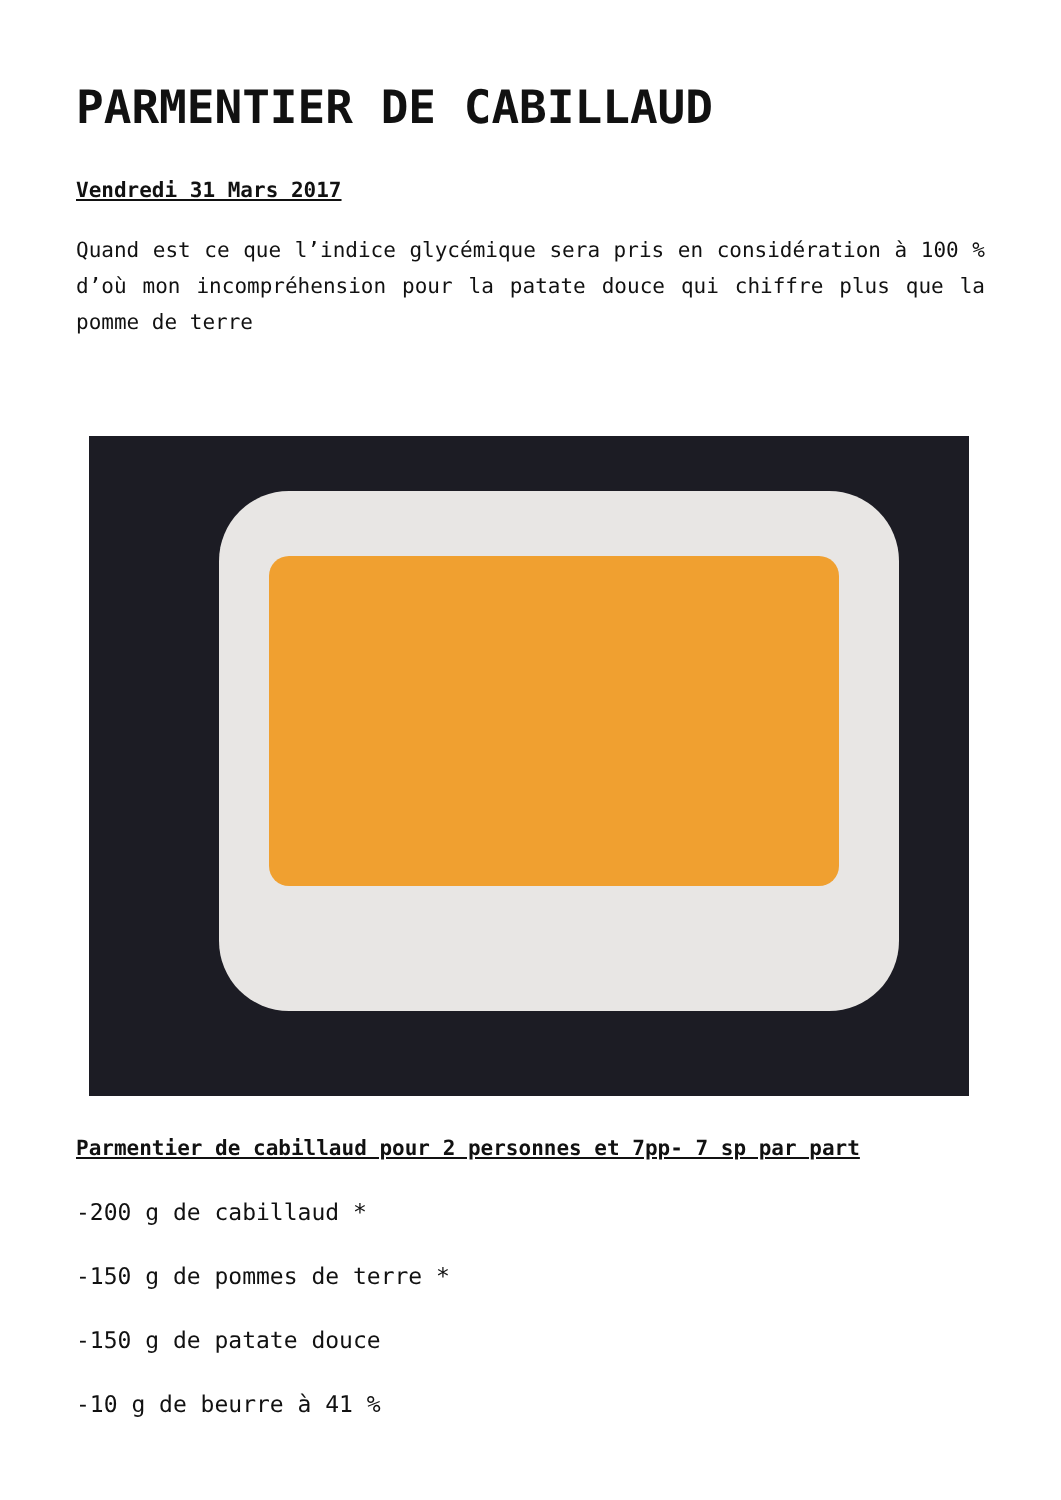PARMENTIER DE CABILLAUD
Vendredi 31 Mars 2017
Quand est ce que l’indice glycémique sera pris en considération à 100 % d’où mon incompréhension pour la patate douce qui chiffre plus que la pomme de terre
Parmentier de cabillaud pour 2 personnes et 7pp- 7 sp par part
-200 g de cabillaud *
-150 g de pommes de terre *
-150 g de patate douce
-10 g de beurre à 41 %